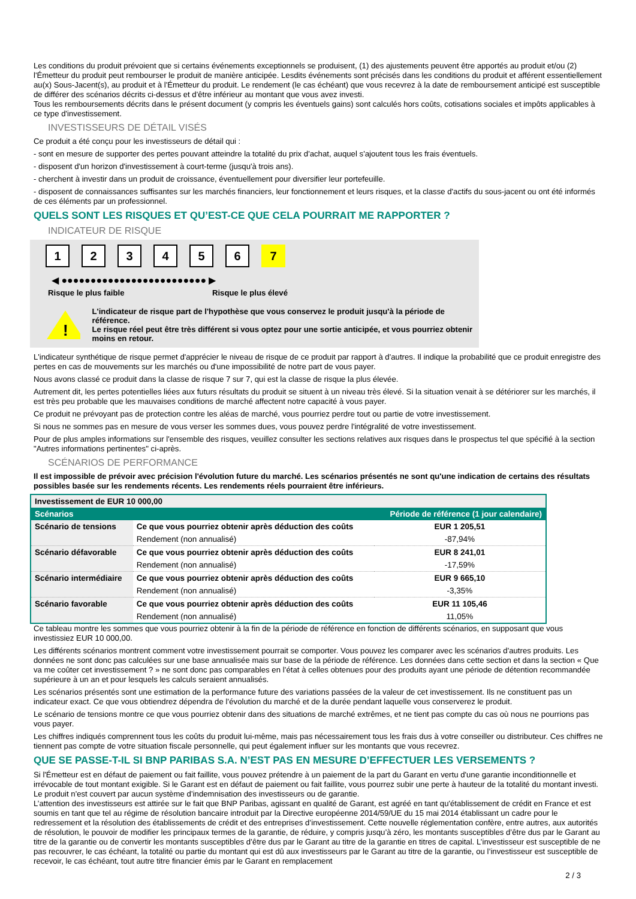Les conditions du produit prévoient que si certains événements exceptionnels se produisent, (1) des ajustements peuvent être apportés au produit et/ou (2) l'Émetteur du produit peut rembourser le produit de manière anticipée. Lesdits événements sont précisés dans les conditions du produit et afférent essentiellement au(x) Sous-Jacent(s), au produit et à l'Émetteur du produit. Le rendement (le cas échéant) que vous recevrez à la date de remboursement anticipé est susceptible de différer des scénarios décrits ci-dessus et d'être inférieur au montant que vous avez investi.
Tous les remboursements décrits dans le présent document (y compris les éventuels gains) sont calculés hors coûts, cotisations sociales et impôts applicables à ce type d'investissement.
INVESTISSEURS DE DÉTAIL VISÉS
Ce produit a été conçu pour les investisseurs de détail qui :
- sont en mesure de supporter des pertes pouvant atteindre la totalité du prix d'achat, auquel s'ajoutent tous les frais éventuels.
- disposent d'un horizon d'investissement à court-terme (jusqu'à trois ans).
- cherchent à investir dans un produit de croissance, éventuellement pour diversifier leur portefeuille.
- disposent de connaissances suffisantes sur les marchés financiers, leur fonctionnement et leurs risques, et la classe d'actifs du sous-jacent ou ont été informés de ces éléments par un professionnel.
QUELS SONT LES RISQUES ET QU’EST-CE QUE CELA POURRAIT ME RAPPORTER ?
INDICATEUR DE RISQUE
123456 7
◀ ●●●●●●●●●●●●●●●●●●●●●●●●● ▶
Risque le plus faible Risque le plus élevé
!
L'indicateur de risque part de l'hypothèse que vous conservez le produit jusqu'à la période de référence.
Le risque réel peut être très différent si vous optez pour une sortie anticipée, et vous pourriez obtenir moins en retour.
L'indicateur synthétique de risque permet d'apprécier le niveau de risque de ce produit par rapport à d'autres. Il indique la probabilité que ce produit enregistre des pertes en cas de mouvements sur les marchés ou d'une impossibilité de notre part de vous payer.
Nous avons classé ce produit dans la classe de risque 7 sur 7, qui est la classe de risque la plus élevée.
Autrement dit, les pertes potentielles liées aux futurs résultats du produit se situent à un niveau très élevé. Si la situation venait à se détériorer sur les marchés, il est très peu probable que les mauvaises conditions de marché affectent notre capacité à vous payer.
Ce produit ne prévoyant pas de protection contre les aléas de marché, vous pourriez perdre tout ou partie de votre investissement.
Si nous ne sommes pas en mesure de vous verser les sommes dues, vous pouvez perdre l'intégralité de votre investissement.
Pour de plus amples informations sur l'ensemble des risques, veuillez consulter les sections relatives aux risques dans le prospectus tel que spécifié à la section "Autres informations pertinentes" ci-après.
SCÉNARIOS DE PERFORMANCE
Il est impossible de prévoir avec précision l'évolution future du marché. Les scénarios présentés ne sont qu'une indication de certains des résultats possibles basée sur les rendements récents. Les rendements réels pourraient être inférieurs.
| Investissement de EUR 10 000,00 | | |
| Scénarios | | Période de référence (1 jour calendaire) |
| Scénario de tensions | Ce que vous pourriez obtenir après déduction des coûts | EUR 1 205,51 |
| | Rendement (non annualisé) | -87,94% |
| Scénario défavorable | Ce que vous pourriez obtenir après déduction des coûts | EUR 8 241,01 |
| | Rendement (non annualisé) | -17,59% |
| Scénario intermédiaire | Ce que vous pourriez obtenir après déduction des coûts | EUR 9 665,10 |
| | Rendement (non annualisé) | -3,35% |
| Scénario favorable | Ce que vous pourriez obtenir après déduction des coûts | EUR 11 105,46 |
| | Rendement (non annualisé) | 11,05% |
Ce tableau montre les sommes que vous pourriez obtenir à la fin de la période de référence en fonction de différents scénarios, en supposant que vous investissiez EUR 10 000,00.
Les différents scénarios montrent comment votre investissement pourrait se comporter. Vous pouvez les comparer avec les scénarios d'autres produits. Les données ne sont donc pas calculées sur une base annualisée mais sur base de la période de référence. Les données dans cette section et dans la section « Que va me coûter cet investissement ? » ne sont donc pas comparables en l’état à celles obtenues pour des produits ayant une période de détention recommandée supérieure à un an et pour lesquels les calculs seraient annualisés.
Les scénarios présentés sont une estimation de la performance future des variations passées de la valeur de cet investissement. Ils ne constituent pas un indicateur exact. Ce que vous obtiendrez dépendra de l’évolution du marché et de la durée pendant laquelle vous conserverez le produit.
Le scénario de tensions montre ce que vous pourriez obtenir dans des situations de marché extrêmes, et ne tient pas compte du cas où nous ne pourrions pas vous payer.
Les chiffres indiqués comprennent tous les coûts du produit lui-même, mais pas nécessairement tous les frais dus à votre conseiller ou distributeur. Ces chiffres ne tiennent pas compte de votre situation fiscale personnelle, qui peut également influer sur les montants que vous recevrez.
QUE SE PASSE-T-IL SI BNP PARIBAS S.A. N’EST PAS EN MESURE D’EFFECTUER LES VERSEMENTS ?
Si l'Émetteur est en défaut de paiement ou fait faillite, vous pouvez prétendre à un paiement de la part du Garant en vertu d'une garantie inconditionnelle et irrévocable de tout montant exigible. Si le Garant est en défaut de paiement ou fait faillite, vous pourrez subir une perte à hauteur de la totalité du montant investi. Le produit n'est couvert par aucun système d’indemnisation des investisseurs ou de garantie.
L’attention des investisseurs est attirée sur le fait que BNP Paribas, agissant en qualité de Garant, est agréé en tant qu'établissement de crédit en France et est soumis en tant que tel au régime de résolution bancaire introduit par la Directive européenne 2014/59/UE du 15 mai 2014 établissant un cadre pour le redressement et la résolution des établissements de crédit et des entreprises d’investissement. Cette nouvelle réglementation confère, entre autres, aux autorités de résolution, le pouvoir de modifier les principaux termes de la garantie, de réduire, y compris jusqu’à zéro, les montants susceptibles d’être dus par le Garant au titre de la garantie ou de convertir les montants susceptibles d’être dus par le Garant au titre de la garantie en titres de capital. L’investisseur est susceptible de ne pas recouvrer, le cas échéant, la totalité ou partie du montant qui est dû aux investisseurs par le Garant au titre de la garantie, ou l’investisseur est susceptible de recevoir, le cas échéant, tout autre titre financier émis par le Garant en remplacement
2 / 3